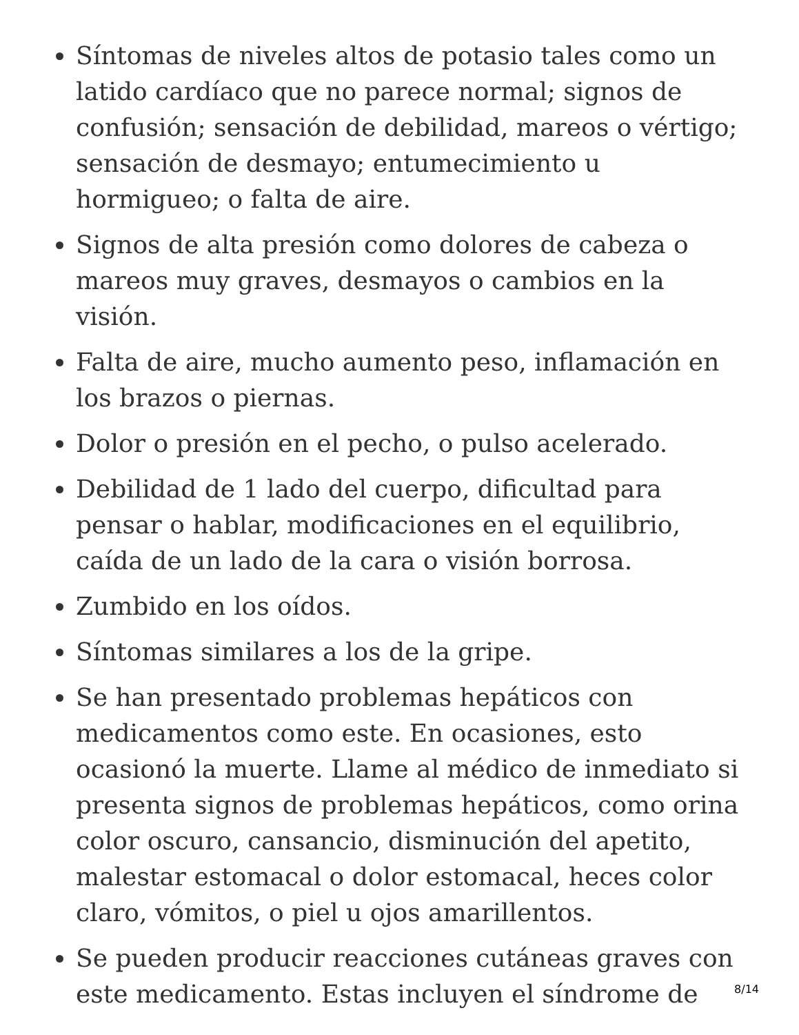Síntomas de niveles altos de potasio tales como un latido cardíaco que no parece normal; signos de confusión; sensación de debilidad, mareos o vértigo; sensación de desmayo; entumecimiento u hormigueo; o falta de aire.
Signos de alta presión como dolores de cabeza o mareos muy graves, desmayos o cambios en la visión.
Falta de aire, mucho aumento peso, inflamación en los brazos o piernas.
Dolor o presión en el pecho, o pulso acelerado.
Debilidad de 1 lado del cuerpo, dificultad para pensar o hablar, modificaciones en el equilibrio, caída de un lado de la cara o visión borrosa.
Zumbido en los oídos.
Síntomas similares a los de la gripe.
Se han presentado problemas hepáticos con medicamentos como este. En ocasiones, esto ocasionó la muerte. Llame al médico de inmediato si presenta signos de problemas hepáticos, como orina color oscuro, cansancio, disminución del apetito, malestar estomacal o dolor estomacal, heces color claro, vómitos, o piel u ojos amarillentos.
Se pueden producir reacciones cutáneas graves con este medicamento. Estas incluyen el síndrome de
8/14